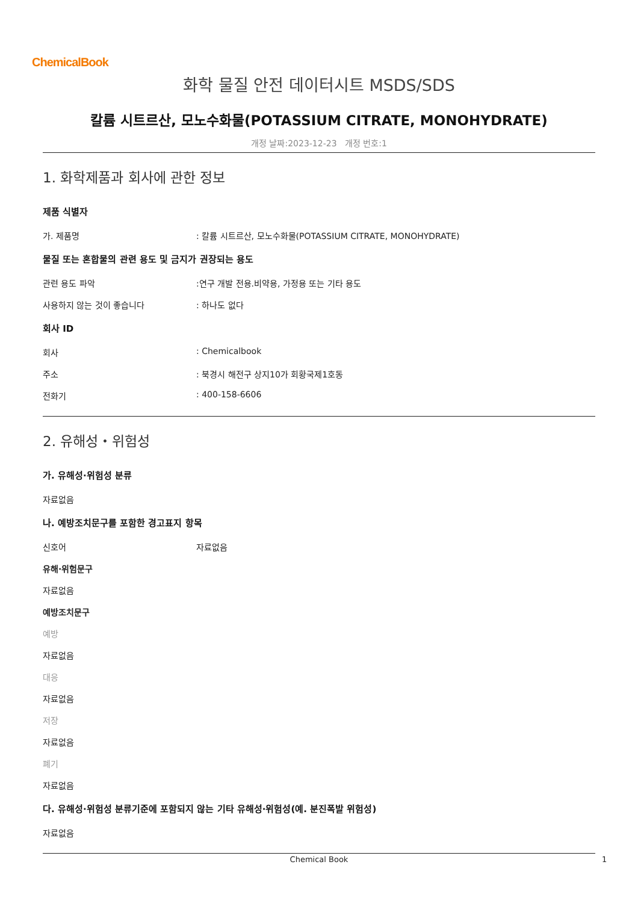ChemicalBook
화학 물질 안전 데이터시트 MSDS/SDS
칼륨 시트르산, 모노수화물(POTASSIUM CITRATE, MONOHYDRATE)
개정 날짜:2023-12-23 개정 번호:1
1. 화학제품과 회사에 관한 정보
제품 식별자
가. 제품명 : 칼륨 시트르산, 모노수화물(POTASSIUM CITRATE, MONOHYDRATE)
물질 또는 혼합물의 관련 용도 및 금지가 권장되는 용도
관련 용도 파악 :연구 개발 전용.비약용, 가정용 또는 기타 용도
사용하지 않는 것이 좋습니다 : 하나도 없다
회사 ID
회사 : Chemicalbook
주소 : 북경시 해전구 상지10가 회황국제1호동
전화기 : 400-158-6606
2. 유해성・위험성
가. 유해성·위험성 분류
자료없음
나. 예방조치문구를 포함한 경고표지 항목
신호어 자료없음
유해·위험문구
자료없음
예방조치문구
예방
자료없음
대응
자료없음
저장
자료없음
폐기
자료없음
다. 유해성·위험성 분류기준에 포함되지 않는 기타 유해성·위험성(예. 분진폭발 위험성)
자료없음
Chemical Book 1